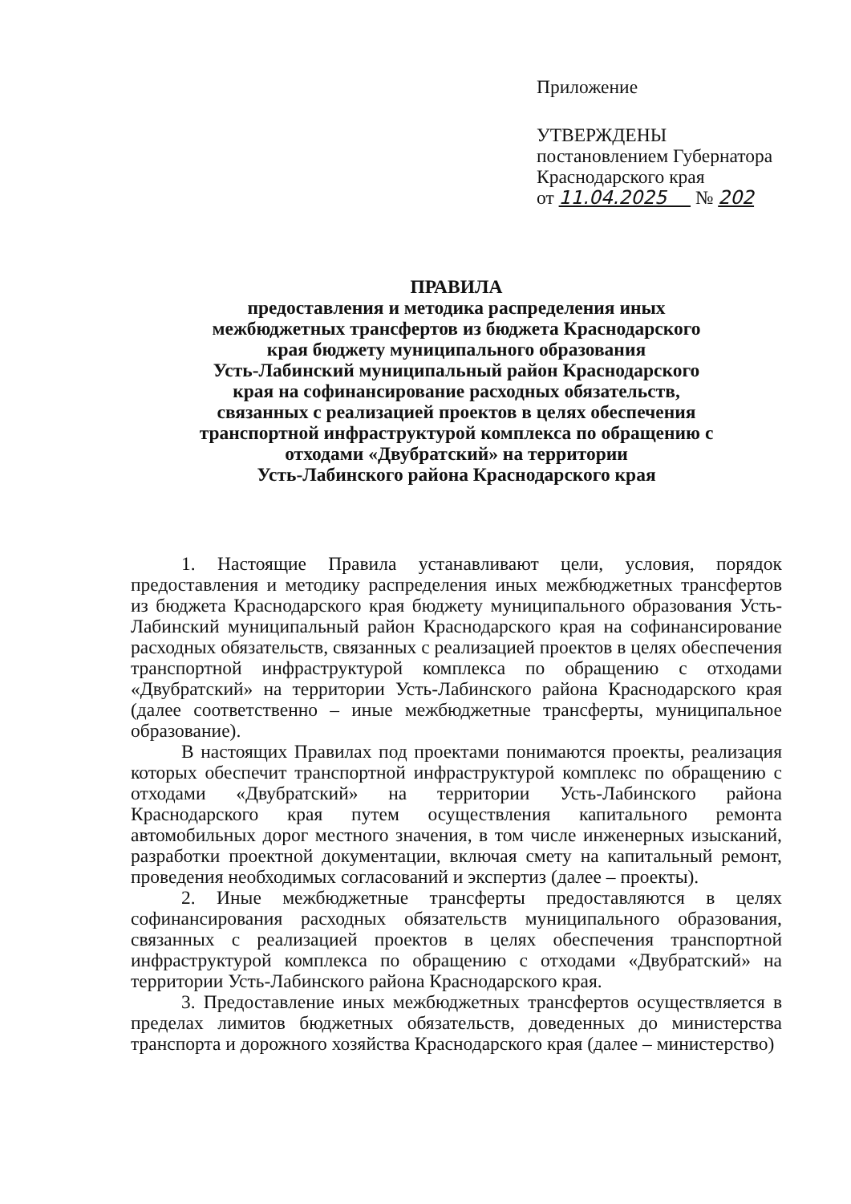Приложение
УТВЕРЖДЕНЫ
постановлением Губернатора
Краснодарского края
от 11.04.2025 № 202
ПРАВИЛА
предоставления и методика распределения иных
межбюджетных трансфертов из бюджета Краснодарского
края бюджету муниципального образования
Усть-Лабинский муниципальный район Краснодарского
края на софинансирование расходных обязательств,
связанных с реализацией проектов в целях обеспечения
транспортной инфраструктурой комплекса по обращению с
отходами «Двубратский» на территории
Усть-Лабинского района Краснодарского края
1. Настоящие Правила устанавливают цели, условия, порядок предоставления и методику распределения иных межбюджетных трансфертов из бюджета Краснодарского края бюджету муниципального образования Усть-Лабинский муниципальный район Краснодарского края на софинансирование расходных обязательств, связанных с реализацией проектов в целях обеспечения транспортной инфраструктурой комплекса по обращению с отходами «Двубратский» на территории Усть-Лабинского района Краснодарского края (далее соответственно – иные межбюджетные трансферты, муниципальное образование).
В настоящих Правилах под проектами понимаются проекты, реализация которых обеспечит транспортной инфраструктурой комплекс по обращению с отходами «Двубратский» на территории Усть-Лабинского района Краснодарского края путем осуществления капитального ремонта автомобильных дорог местного значения, в том числе инженерных изысканий, разработки проектной документации, включая смету на капитальный ремонт, проведения необходимых согласований и экспертиз (далее – проекты).
2. Иные межбюджетные трансферты предоставляются в целях софинансирования расходных обязательств муниципального образования, связанных с реализацией проектов в целях обеспечения транспортной инфраструктурой комплекса по обращению с отходами «Двубратский» на территории Усть-Лабинского района Краснодарского края.
3. Предоставление иных межбюджетных трансфертов осуществляется в пределах лимитов бюджетных обязательств, доведенных до министерства транспорта и дорожного хозяйства Краснодарского края (далее – министерство)